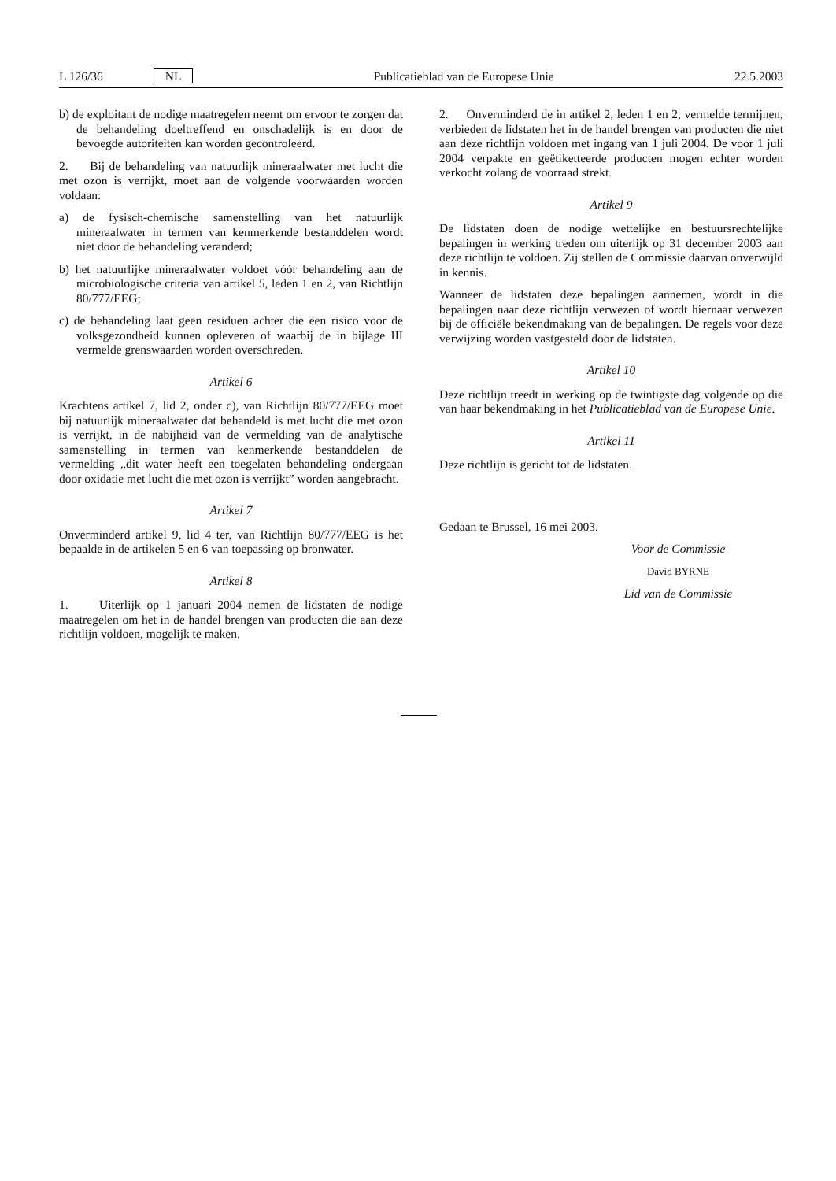L 126/36 NL Publicatieblad van de Europese Unie 22.5.2003
b) de exploitant de nodige maatregelen neemt om ervoor te zorgen dat de behandeling doeltreffend en onschadelijk is en door de bevoegde autoriteiten kan worden gecontroleerd.
2. Bij de behandeling van natuurlijk mineraalwater met lucht die met ozon is verrijkt, moet aan de volgende voorwaarden worden voldaan:
a) de fysisch-chemische samenstelling van het natuurlijk mineraalwater in termen van kenmerkende bestanddelen wordt niet door de behandeling veranderd;
b) het natuurlijke mineraalwater voldoet vóór behandeling aan de microbiologische criteria van artikel 5, leden 1 en 2, van Richtlijn 80/777/EEG;
c) de behandeling laat geen residuen achter die een risico voor de volksgezondheid kunnen opleveren of waarbij de in bijlage III vermelde grenswaarden worden overschreden.
Artikel 6
Krachtens artikel 7, lid 2, onder c), van Richtlijn 80/777/EEG moet bij natuurlijk mineraalwater dat behandeld is met lucht die met ozon is verrijkt, in de nabijheid van de vermelding van de analytische samenstelling in termen van kenmerkende bestanddelen de vermelding „dit water heeft een toegelaten behandeling ondergaan door oxidatie met lucht die met ozon is verrijkt” worden aangebracht.
Artikel 7
Onverminderd artikel 9, lid 4 ter, van Richtlijn 80/777/EEG is het bepaalde in de artikelen 5 en 6 van toepassing op bronwater.
Artikel 8
1. Uiterlijk op 1 januari 2004 nemen de lidstaten de nodige maatregelen om het in de handel brengen van producten die aan deze richtlijn voldoen, mogelijk te maken.
2. Onverminderd de in artikel 2, leden 1 en 2, vermelde termijnen, verbieden de lidstaten het in de handel brengen van producten die niet aan deze richtlijn voldoen met ingang van 1 juli 2004. De voor 1 juli 2004 verpakte en geëtiketteerde producten mogen echter worden verkocht zolang de voorraad strekt.
Artikel 9
De lidstaten doen de nodige wettelijke en bestuursrechtelijke bepalingen in werking treden om uiterlijk op 31 december 2003 aan deze richtlijn te voldoen. Zij stellen de Commissie daarvan onverwijld in kennis.
Wanneer de lidstaten deze bepalingen aannemen, wordt in die bepalingen naar deze richtlijn verwezen of wordt hiernaar verwezen bij de officiële bekendmaking van de bepalingen. De regels voor deze verwijzing worden vastgesteld door de lidstaten.
Artikel 10
Deze richtlijn treedt in werking op de twintigste dag volgende op die van haar bekendmaking in het Publicatieblad van de Europese Unie.
Artikel 11
Deze richtlijn is gericht tot de lidstaten.
Gedaan te Brussel, 16 mei 2003.
Voor de Commissie
David BYRNE
Lid van de Commissie